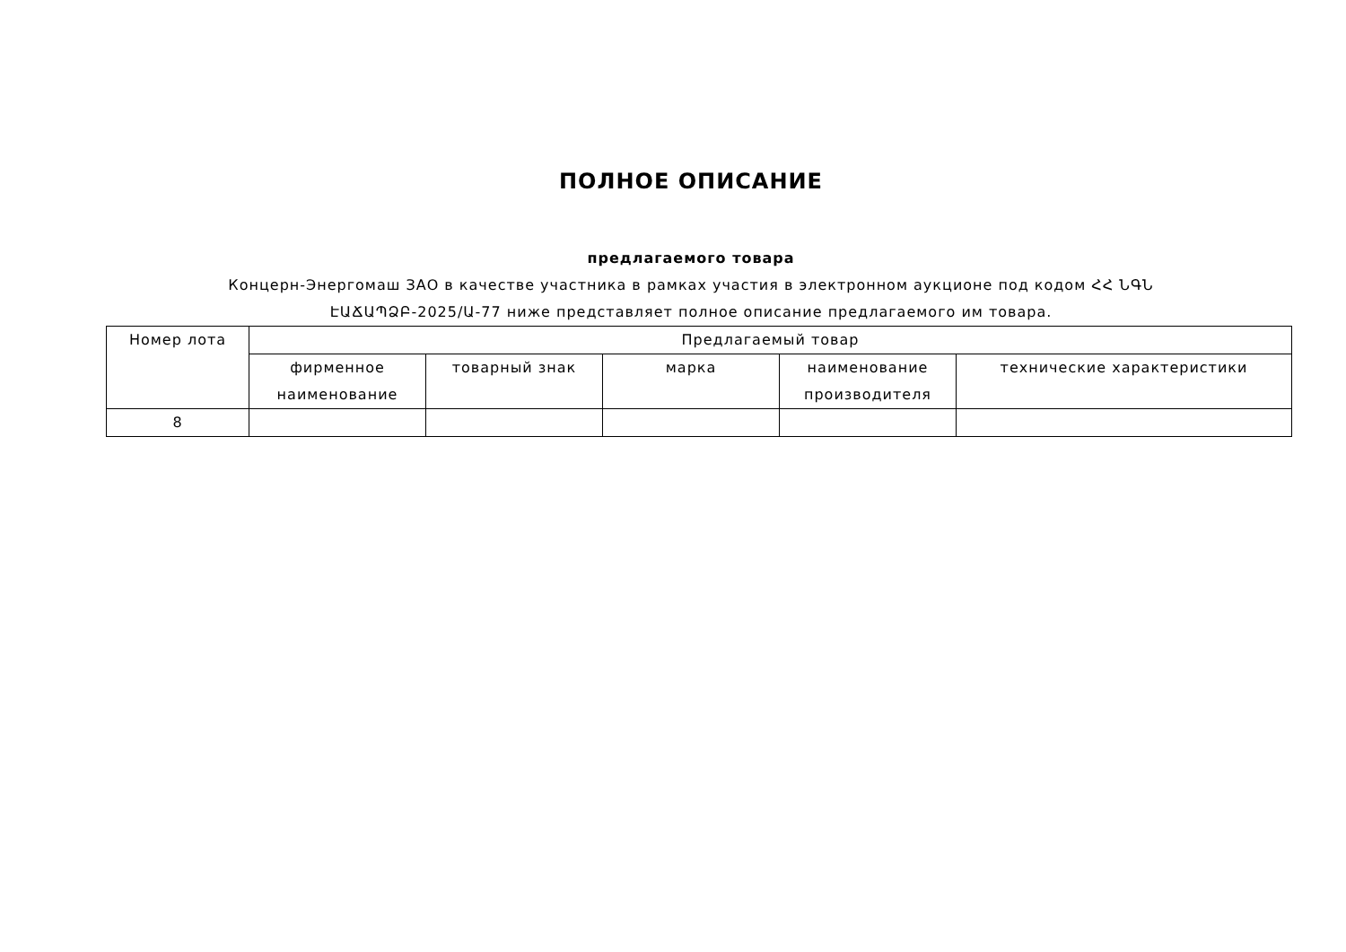ПОЛНОЕ ОПИСАНИЕ
предлагаемого товара
Концерн-Энергомаш ЗАО в качестве участника в рамках участия в электронном аукционе под кодом ՀՀ ՆԳՆ ԷԱՃԱՊՁԲ-2025/Ա-77 ниже представляет полное описание предлагаемого им товара.
| Номер лота | Предлагаемый товар | | | | |
| --- | --- | --- | --- | --- | --- |
| | фирменное наименование | товарный знак | марка | наименование производителя | технические характеристики |
| 8 | | | | | |